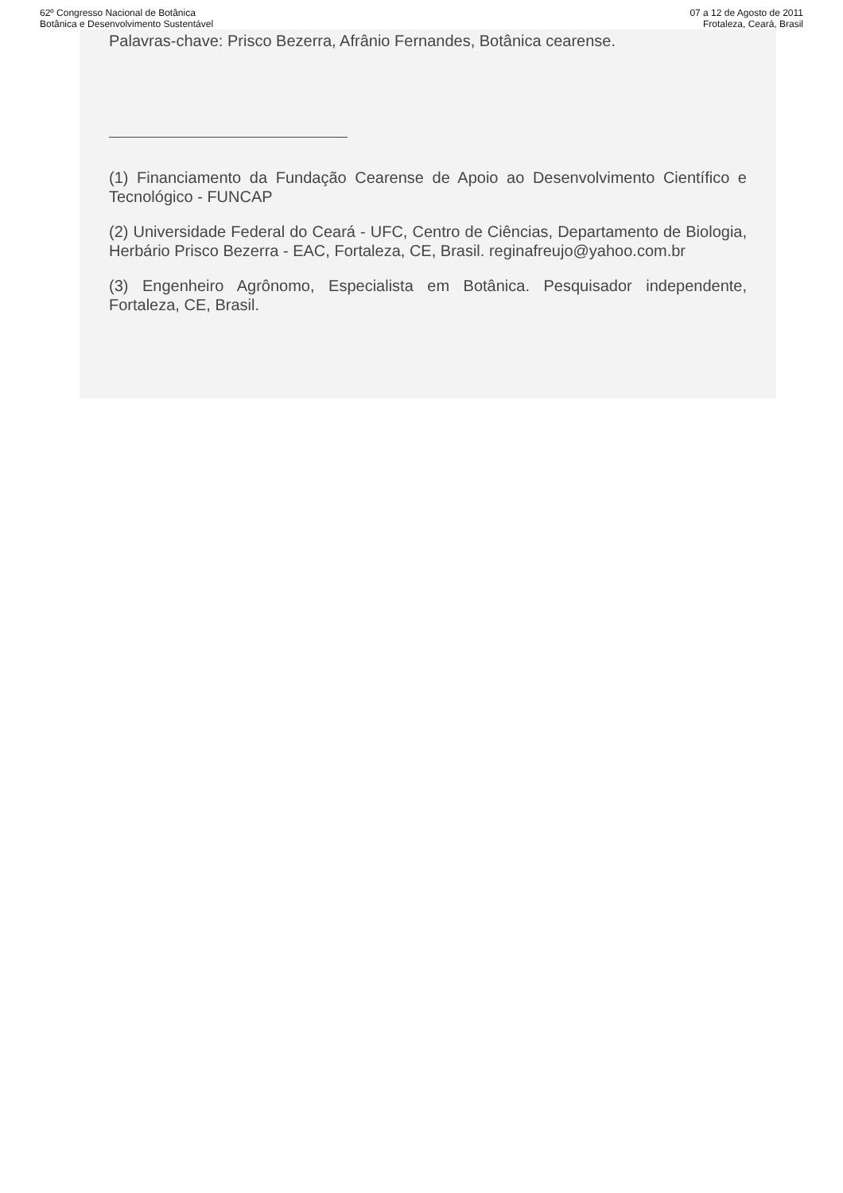62º Congresso Nacional de Botânica
Botânica e Desenvolvimento Sustentável
07 a 12 de Agosto de 2011
Frotaleza, Ceará, Brasil
Palavras-chave: Prisco Bezerra, Afrânio Fernandes, Botânica cearense.
(1) Financiamento da Fundação Cearense de Apoio ao Desenvolvimento Científico e Tecnológico - FUNCAP
(2) Universidade Federal do Ceará - UFC, Centro de Ciências, Departamento de Biologia, Herbário Prisco Bezerra - EAC, Fortaleza, CE, Brasil. reginafreujo@yahoo.com.br
(3) Engenheiro Agrônomo, Especialista em Botânica. Pesquisador independente, Fortaleza, CE, Brasil.